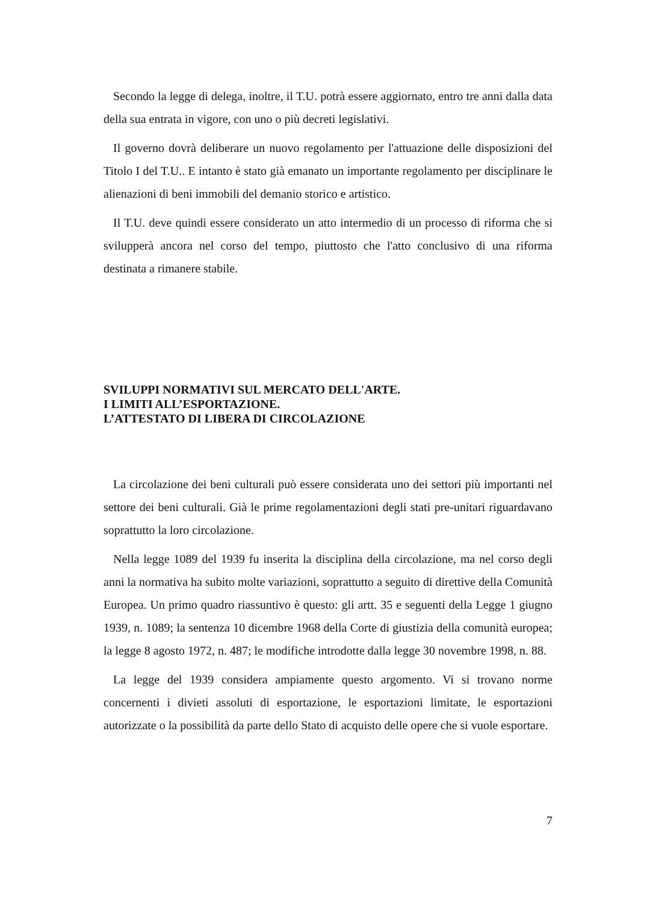Secondo la legge di delega, inoltre, il T.U. potrà essere aggiornato, entro tre anni dalla data della sua entrata in vigore, con uno o più decreti legislativi.
Il governo dovrà deliberare un nuovo regolamento per l'attuazione delle disposizioni del Titolo I del T.U.. E intanto è stato già emanato un importante regolamento per disciplinare le alienazioni di beni immobili del demanio storico e artistico.
Il T.U. deve quindi essere considerato un atto intermedio di un processo di riforma che si svilupperà ancora nel corso del tempo, piuttosto che l'atto conclusivo di una riforma destinata a rimanere stabile.
SVILUPPI NORMATIVI SUL MERCATO DELL'ARTE.
I LIMITI ALL’ESPORTAZIONE.
L’ATTESTATO DI LIBERA DI CIRCOLAZIONE
La circolazione dei beni culturali può essere considerata uno dei settori più importanti nel settore dei beni culturali. Già le prime regolamentazioni degli stati pre-unitari riguardavano soprattutto la loro circolazione.
Nella legge 1089 del 1939 fu inserita la disciplina della circolazione, ma nel corso degli anni la normativa ha subito molte variazioni, soprattutto a seguito di direttive della Comunità Europea. Un primo quadro riassuntivo è questo: gli artt. 35 e seguenti della Legge 1 giugno 1939, n. 1089; la sentenza 10 dicembre 1968 della Corte di giustizia della comunità europea; la legge 8 agosto 1972, n. 487; le modifiche introdotte dalla legge 30 novembre 1998, n. 88.
La legge del 1939 considera ampiamente questo argomento. Vi si trovano norme concernenti i divieti assoluti di esportazione, le esportazioni limitate, le esportazioni autorizzate o la possibilità da parte dello Stato di acquisto delle opere che si vuole esportare.
7